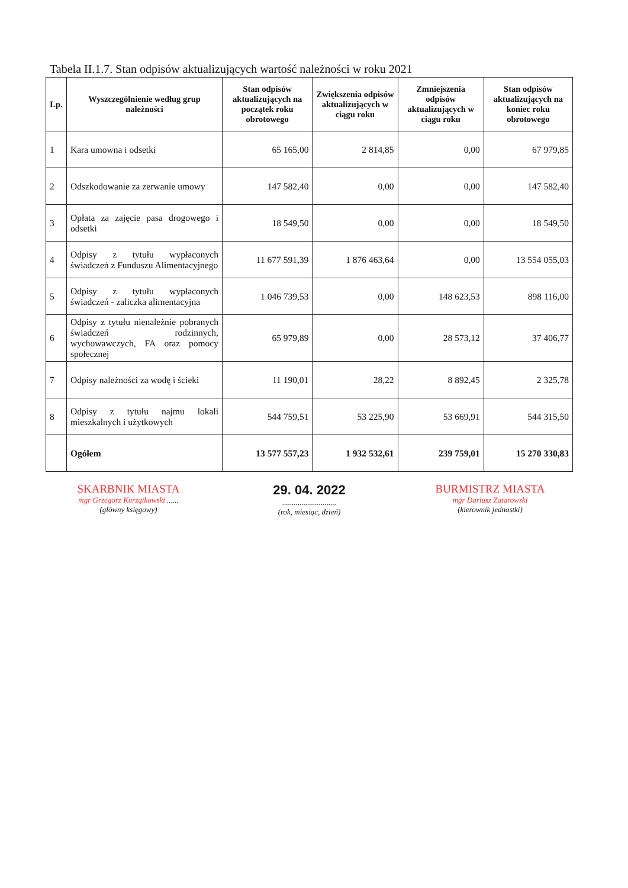Tabela II.1.7. Stan odpisów aktualizujących wartość należności w roku 2021
| Lp. | Wyszczególnienie według grup należności | Stan odpisów aktualizujących na początek roku obrotowego | Zwiększenia odpisów aktualizujących w ciągu roku | Zmniejszenia odpisów aktualizujących w ciągu roku | Stan odpisów aktualizujących na koniec roku obrotowego |
| --- | --- | --- | --- | --- | --- |
| 1 | Kara umowna i odsetki | 65 165,00 | 2 814,85 | 0,00 | 67 979,85 |
| 2 | Odszkodowanie za zerwanie umowy | 147 582,40 | 0,00 | 0,00 | 147 582,40 |
| 3 | Opłata za zajęcie pasa drogowego i odsetki | 18 549,50 | 0,00 | 0,00 | 18 549,50 |
| 4 | Odpisy z tytułu wypłaconych świadczeń z Funduszu Alimentacyjnego | 11 677 591,39 | 1 876 463,64 | 0,00 | 13 554 055,03 |
| 5 | Odpisy z tytułu wypłaconych świadczeń - zaliczka alimentacyjna | 1 046 739,53 | 0,00 | 148 623,53 | 898 116,00 |
| 6 | Odpisy z tytułu nienależnie pobranych świadczeń rodzinnych, wychowawczych, FA oraz pomocy społecznej | 65 979,89 | 0,00 | 28 573,12 | 37 406,77 |
| 7 | Odpisy należności za wodę i ścieki | 11 190,01 | 28,22 | 8 892,45 | 2 325,78 |
| 8 | Odpisy z tytułu najmu lokali mieszkalnych i użytkowych | 544 759,51 | 53 225,90 | 53 669,91 | 544 315,50 |
| | Ogółem | 13 577 557,23 | 1 932 532,61 | 239 759,01 | 15 270 330,83 |
SKARBNIK MIASTA
mgr Grzegorz Kurzątkowski ......
(główny księgowy)
29. 04. 2022
............................
(rok, miesiąc, dzień)
BURMISTRZ MIASTA
mgr Dariusz Zatarowski
(kierownik jednostki)